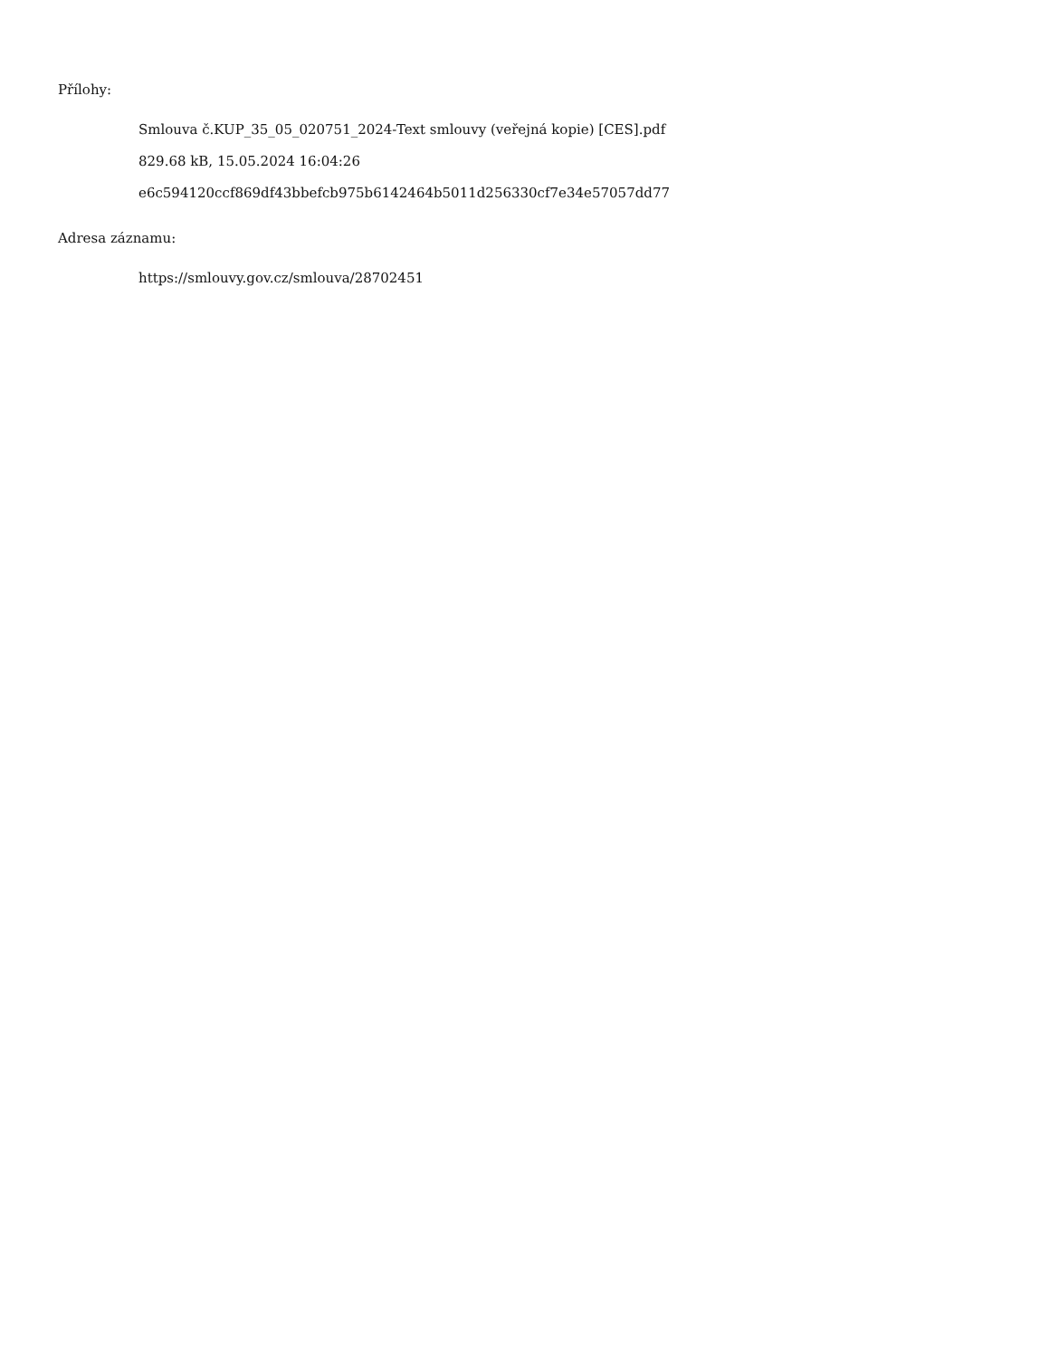Přílohy:
Smlouva č.KUP_35_05_020751_2024-Text smlouvy (veřejná kopie) [CES].pdf
829.68 kB, 15.05.2024 16:04:26
e6c594120ccf869df43bbefcb975b6142464b5011d256330cf7e34e57057dd77
Adresa záznamu:
https://smlouvy.gov.cz/smlouva/28702451